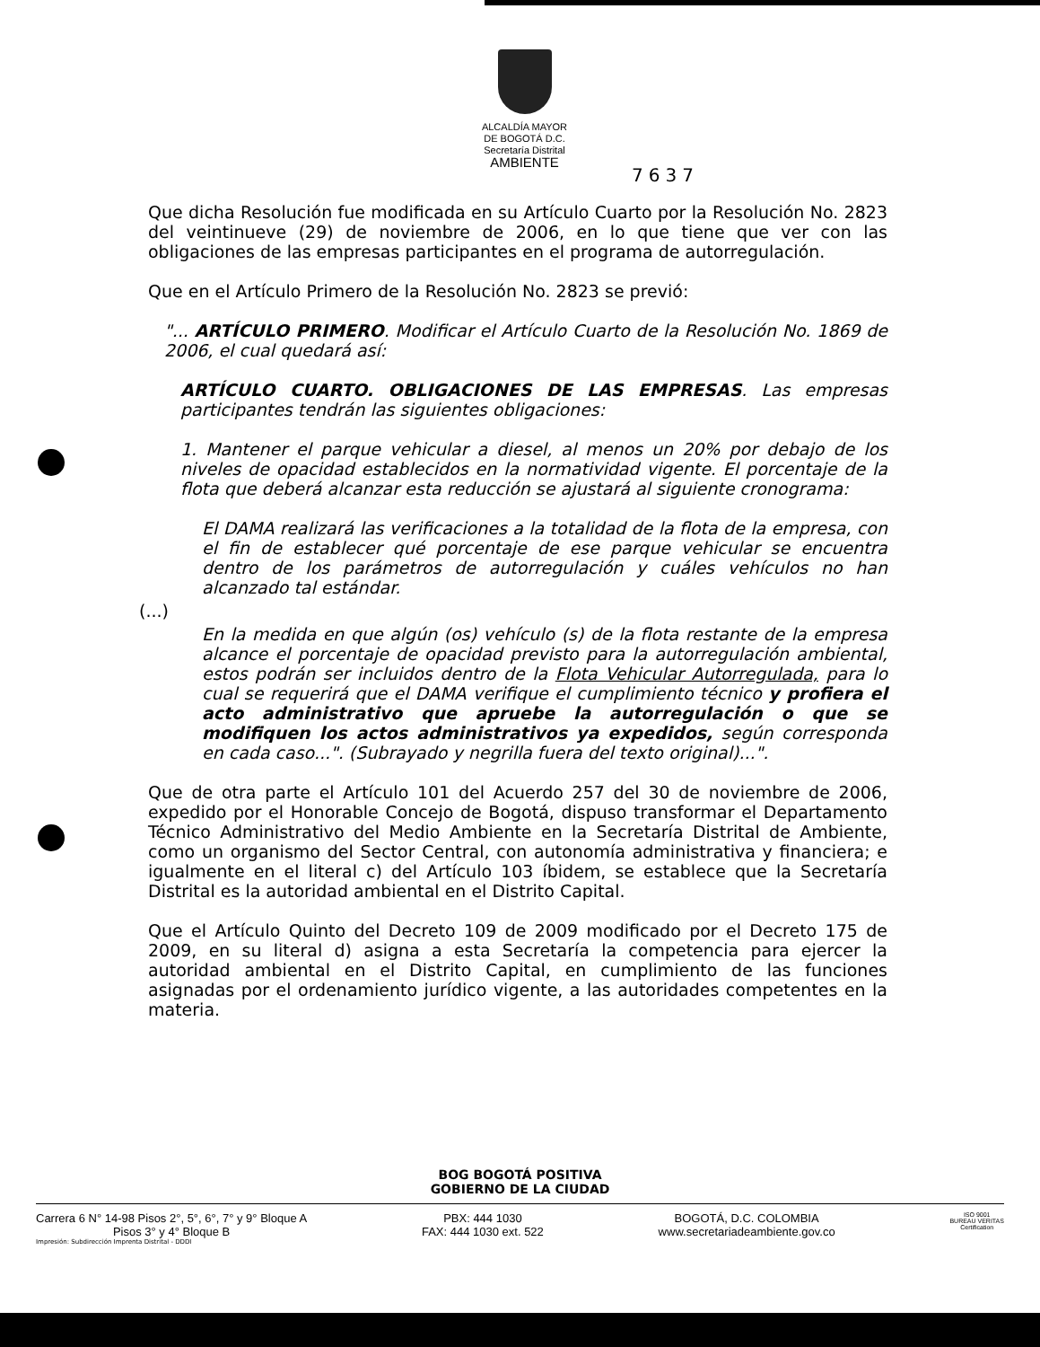ALCALDÍA MAYOR
DE BOGOTÁ D.C.
Secretaría Distrital
AMBIENTE
7637
Que dicha Resolución fue modificada en su Artículo Cuarto por la Resolución No. 2823 del veintinueve (29) de noviembre de 2006, en lo que tiene que ver con las obligaciones de las empresas participantes en el programa de autorregulación.
Que en el Artículo Primero de la Resolución No. 2823 se previó:
"... ARTÍCULO PRIMERO. Modificar el Artículo Cuarto de la Resolución No. 1869 de 2006, el cual quedará así:
ARTÍCULO CUARTO. OBLIGACIONES DE LAS EMPRESAS. Las empresas participantes tendrán las siguientes obligaciones:
1. Mantener el parque vehicular a diesel, al menos un 20% por debajo de los niveles de opacidad establecidos en la normatividad vigente. El porcentaje de la flota que deberá alcanzar esta reducción se ajustará al siguiente cronograma:
El DAMA realizará las verificaciones a la totalidad de la flota de la empresa, con el fin de establecer qué porcentaje de ese parque vehicular se encuentra dentro de los parámetros de autorregulación y cuáles vehículos no han alcanzado tal estándar.
(...)
En la medida en que algún (os) vehículo (s) de la flota restante de la empresa alcance el porcentaje de opacidad previsto para la autorregulación ambiental, estos podrán ser incluidos dentro de la Flota Vehicular Autorregulada, para lo cual se requerirá que el DAMA verifique el cumplimiento técnico y profiera el acto administrativo que apruebe la autorregulación o que se modifiquen los actos administrativos ya expedidos, según corresponda en cada caso...". (Subrayado y negrilla fuera del texto original)...".
Que de otra parte el Artículo 101 del Acuerdo 257 del 30 de noviembre de 2006, expedido por el Honorable Concejo de Bogotá, dispuso transformar el Departamento Técnico Administrativo del Medio Ambiente en la Secretaría Distrital de Ambiente, como un organismo del Sector Central, con autonomía administrativa y financiera; e igualmente en el literal c) del Artículo 103 íbidem, se establece que la Secretaría Distrital es la autoridad ambiental en el Distrito Capital.
Que el Artículo Quinto del Decreto 109 de 2009 modificado por el Decreto 175 de 2009, en su literal d) asigna a esta Secretaría la competencia para ejercer la autoridad ambiental en el Distrito Capital, en cumplimiento de las funciones asignadas por el ordenamiento jurídico vigente, a las autoridades competentes en la materia.
BOG BOGOTÁ POSITIVA
GOBIERNO DE LA CIUDAD
Carrera 6 N° 14-98 Pisos 2°, 5°, 6°, 7° y 9° Bloque A
Pisos 3° y 4° Bloque B
PBX: 444 1030
FAX: 444 1030 ext. 522
BOGOTÁ, D.C. COLOMBIA
www.secretariadeambiente.gov.co
ISO 9001
BUREAU VERITAS
Certification
Impresión: Subdirección Imprenta Distrital - DDDI